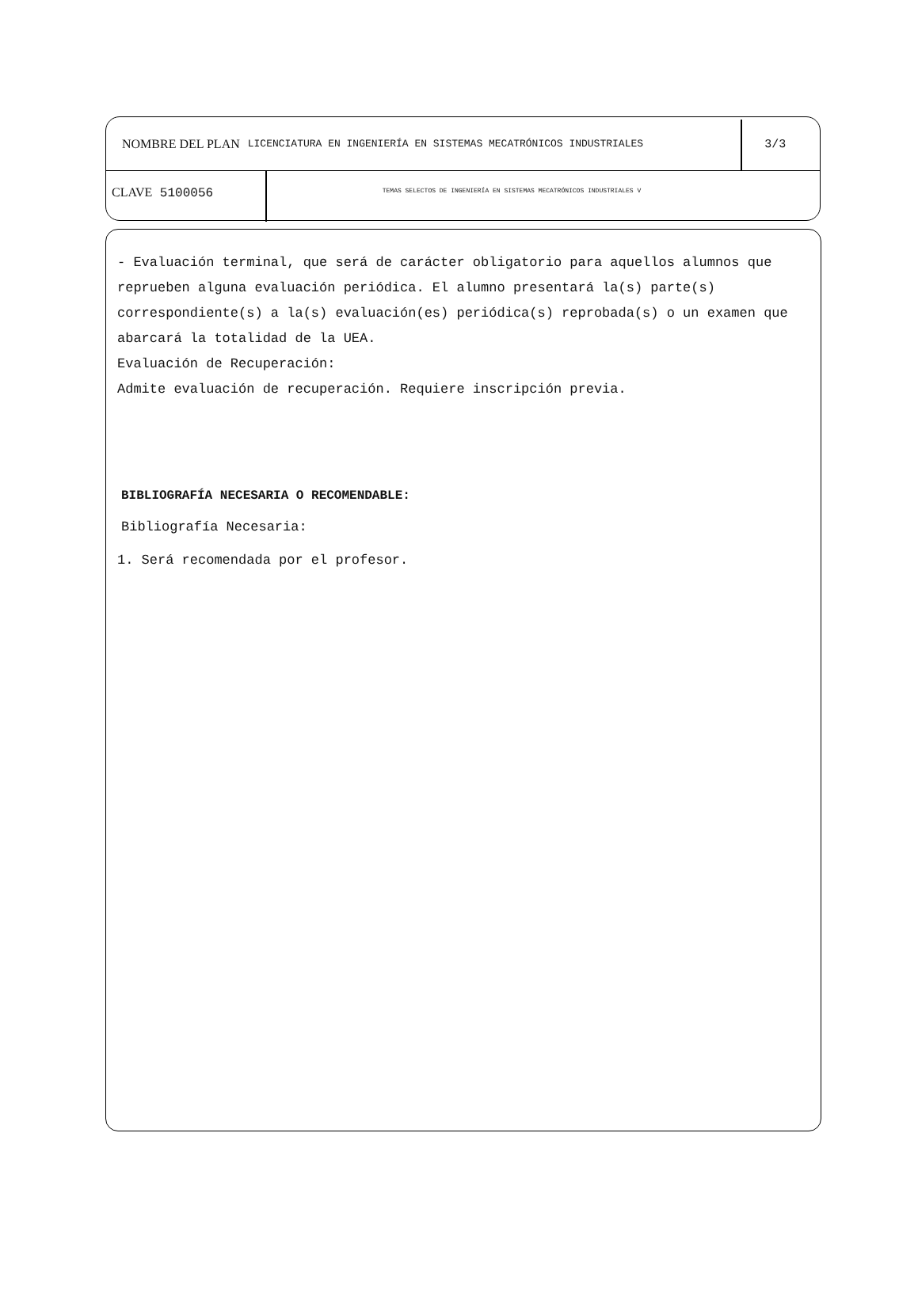NOMBRE DEL PLAN LICENCIATURA EN INGENIERÍA EN SISTEMAS MECATRÓNICOS INDUSTRIALES 3/3
CLAVE 5100056
TEMAS SELECTOS DE INGENIERÍA EN SISTEMAS MECATRÓNICOS INDUSTRIALES V
- Evaluación terminal, que será de carácter obligatorio para aquellos alumnos que reprueben alguna evaluación periódica. El alumno presentará la(s) parte(s) correspondiente(s) a la(s) evaluación(es) periódica(s) reprobada(s) o un examen que abarcará la totalidad de la UEA.
Evaluación de Recuperación:
Admite evaluación de recuperación. Requiere inscripción previa.
BIBLIOGRAFÍA NECESARIA O RECOMENDABLE:
Bibliografía Necesaria:
1. Será recomendada por el profesor.